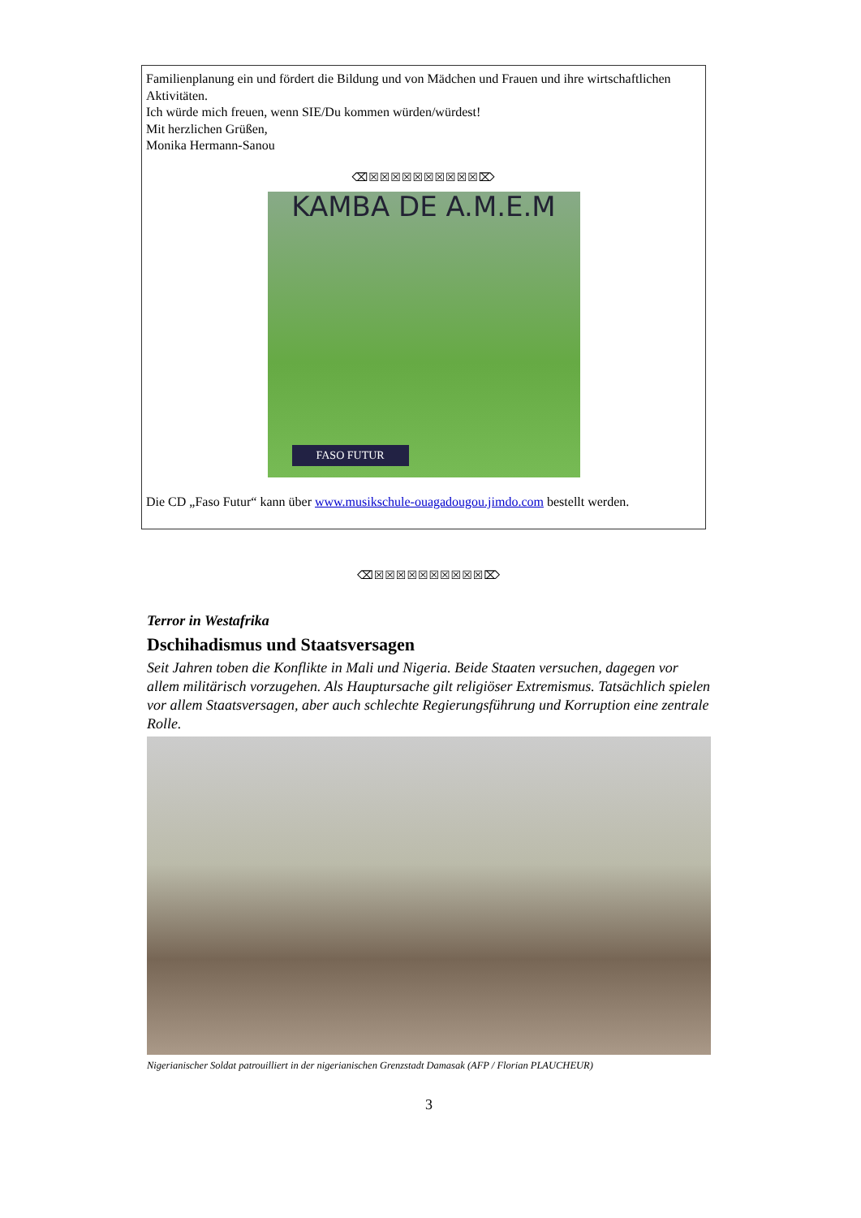Familienplanung ein und fördert die Bildung und von Mädchen und Frauen und ihre wirtschaftlichen Aktivitäten.
Ich würde mich freuen, wenn SIE/Du kommen würden/würdest!
Mit herzlichen Grüßen,
Monika Hermann-Sanou
⌫☒☒☒☒☒☒☒☒☒☒⌦
KAMBA DE A.M.E.M
FASO FUTUR
Die CD „Faso Futur“ kann über www.musikschule-ouagadougou.jimdo.com bestellt werden.
⌫☒☒☒☒☒☒☒☒☒☒⌦
Terror in Westafrika
Dschihadismus und Staatsversagen
Seit Jahren toben die Konflikte in Mali und Nigeria. Beide Staaten versuchen, dagegen vor allem militärisch vorzugehen. Als Hauptursache gilt religiöser Extremismus. Tatsächlich spielen vor allem Staatsversagen, aber auch schlechte Regierungsführung und Korruption eine zentrale Rolle.
Nigerianischer Soldat patrouilliert in der nigerianischen Grenzstadt Damasak (AFP / Florian PLAUCHEUR)
3